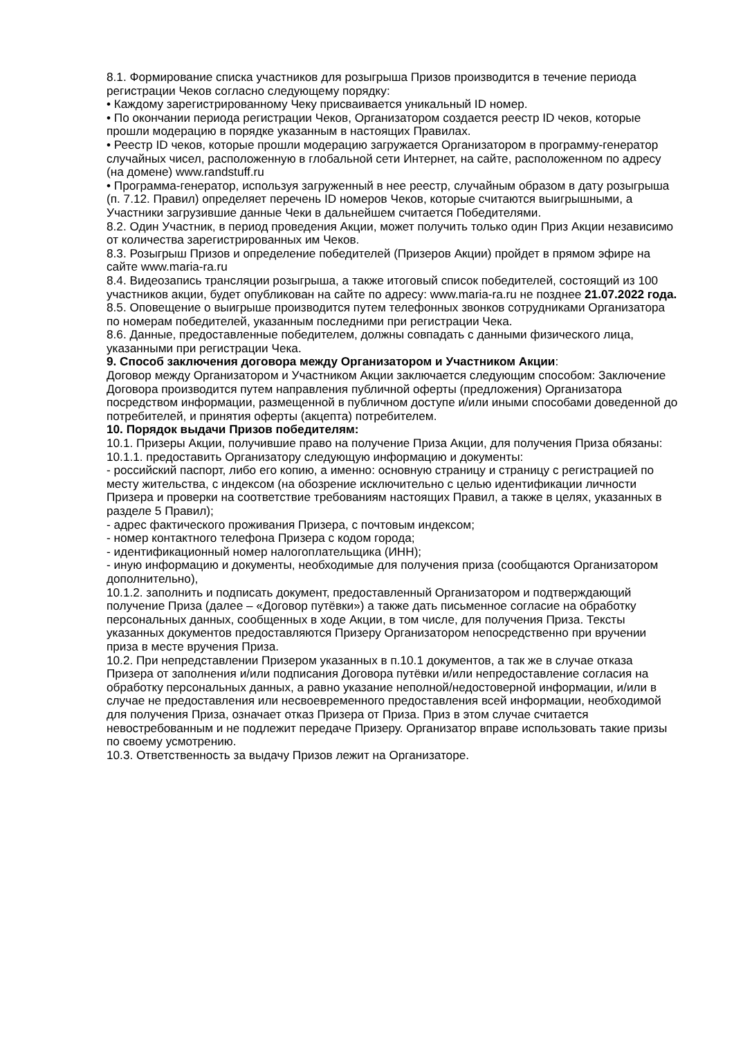8.1. Формирование списка участников для розыгрыша Призов производится в течение периода регистрации Чеков согласно следующему порядку:
• Каждому зарегистрированному Чеку присваивается уникальный ID номер.
• По окончании периода регистрации Чеков, Организатором создается реестр ID чеков, которые прошли модерацию в порядке указанным в настоящих Правилах.
• Реестр ID чеков, которые прошли модерацию загружается Организатором в программу-генератор случайных чисел, расположенную в глобальной сети Интернет, на сайте, расположенном по адресу (на домене) www.randstuff.ru
• Программа-генератор, используя загруженный в нее реестр, случайным образом в дату розыгрыша (п. 7.12. Правил) определяет перечень ID номеров Чеков, которые считаются выигрышными, а Участники загрузившие данные Чеки в дальнейшем считается Победителями.
8.2. Один Участник, в период проведения Акции, может получить только один Приз Акции независимо от количества зарегистрированных им Чеков.
8.3. Розыгрыш Призов и определение победителей (Призеров Акции) пройдет в прямом эфире на сайте www.maria-ra.ru
8.4. Видеозапись трансляции розыгрыша, а также итоговый список победителей, состоящий из 100 участников акции, будет опубликован на сайте по адресу: www.maria-ra.ru не позднее 21.07.2022 года.
8.5. Оповещение о выигрыше производится путем телефонных звонков сотрудниками Организатора по номерам победителей, указанным последними при регистрации Чека.
8.6. Данные, предоставленные победителем, должны совпадать с данными физического лица, указанными при регистрации Чека.
9. Способ заключения договора между Организатором и Участником Акции:
Договор между Организатором и Участником Акции заключается следующим способом: Заключение Договора производится путем направления публичной оферты (предложения) Организатора посредством информации, размещенной в публичном доступе и/или иными способами доведенной до потребителей, и принятия оферты (акцепта) потребителем.
10. Порядок выдачи Призов победителям:
10.1. Призеры Акции, получившие право на получение Приза Акции, для получения Приза обязаны:
10.1.1. предоставить Организатору следующую информацию и документы:
- российский паспорт, либо его копию, а именно: основную страницу и страницу с регистрацией по месту жительства, с индексом (на обозрение исключительно с целью идентификации личности Призера и проверки на соответствие требованиям настоящих Правил, а также в целях, указанных в разделе 5 Правил);
- адрес фактического проживания Призера, с почтовым индексом;
- номер контактного телефона Призера с кодом города;
- идентификационный номер налогоплательщика (ИНН);
- иную информацию и документы, необходимые для получения приза (сообщаются Организатором дополнительно),
10.1.2. заполнить и подписать документ, предоставленный Организатором и подтверждающий получение Приза (далее – «Договор путёвки») а также дать письменное согласие на обработку персональных данных, сообщенных в ходе Акции, в том числе, для получения Приза. Тексты указанных документов предоставляются Призеру Организатором непосредственно при вручении приза в месте вручения Приза.
10.2. При непредставлении Призером указанных в п.10.1 документов, а так же в случае отказа Призера от заполнения и/или подписания Договора путёвки и/или непредоставление согласия на обработку персональных данных, а равно указание неполной/недостоверной информации, и/или в случае не предоставления или несвоевременного предоставления всей информации, необходимой для получения Приза, означает отказ Призера от Приза. Приз в этом случае считается невостребованным и не подлежит передаче Призеру. Организатор вправе использовать такие призы по своему усмотрению.
10.3. Ответственность за выдачу Призов лежит на Организаторе.